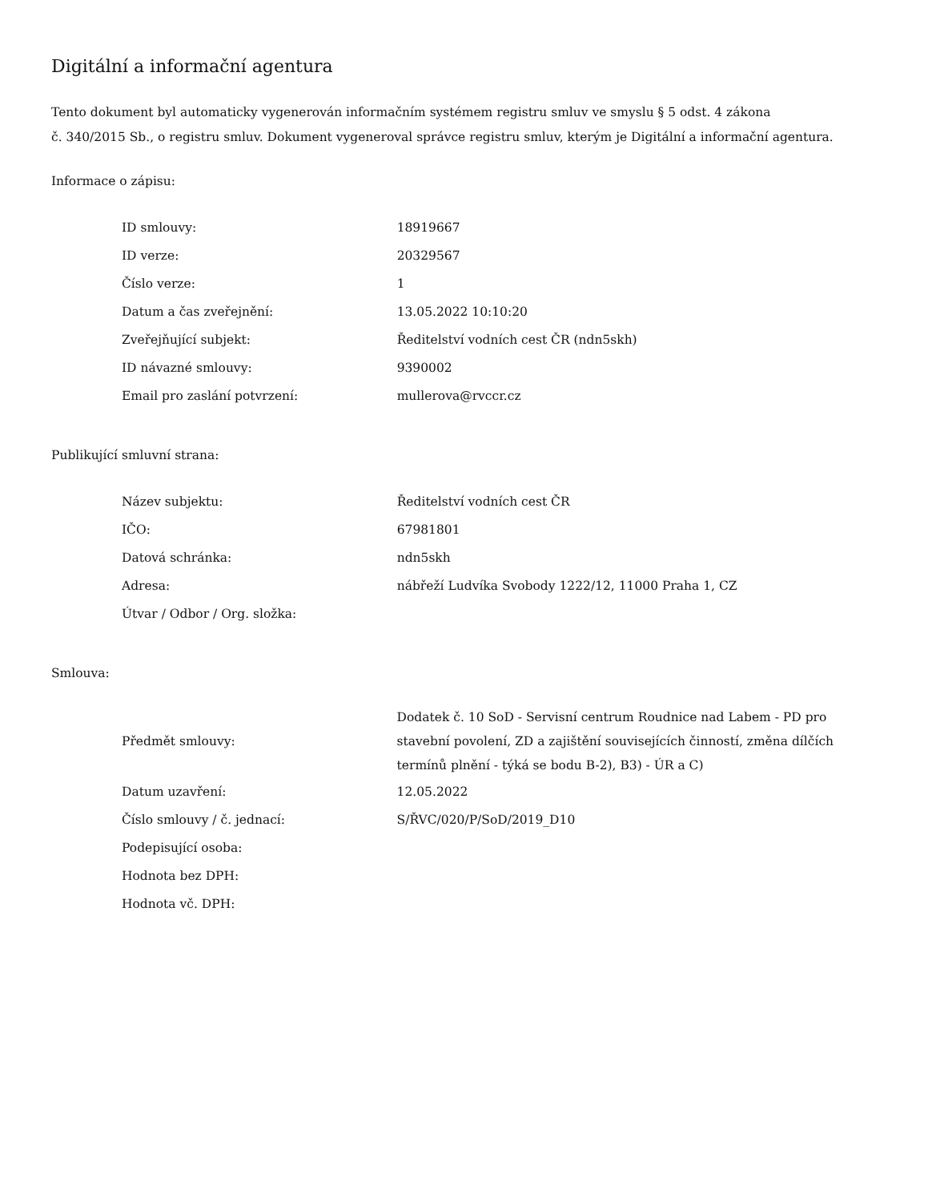Digitální a informační agentura
Tento dokument byl automaticky vygenerován informačním systémem registru smluv ve smyslu § 5 odst. 4 zákona
č. 340/2015 Sb., o registru smluv. Dokument vygeneroval správce registru smluv, kterým je Digitální a informační agentura.
Informace o zápisu:
| ID smlouvy: | 18919667 |
| ID verze: | 20329567 |
| Číslo verze: | 1 |
| Datum a čas zveřejnění: | 13.05.2022 10:10:20 |
| Zveřejňující subjekt: | Ředitelství vodních cest ČR (ndn5skh) |
| ID návazné smlouvy: | 9390002 |
| Email pro zaslání potvrzení: | mullerova@rvccr.cz |
Publikující smluvní strana:
| Název subjektu: | Ředitelství vodních cest ČR |
| IČO: | 67981801 |
| Datová schránka: | ndn5skh |
| Adresa: | nábřeží Ludvíka Svobody 1222/12, 11000 Praha 1, CZ |
| Útvar / Odbor / Org. složka: | |
Smlouva:
| Předmět smlouvy: | Dodatek č. 10 SoD - Servisní centrum Roudnice nad Labem - PD pro stavební povolení, ZD a zajištění souvisejících činností, změna dílčích termínů plnění - týká se bodu B-2), B3) - ÚR a C) |
| Datum uzavření: | 12.05.2022 |
| Číslo smlouvy / č. jednací: | S/ŘVC/020/P/SoD/2019_D10 |
| Podepisující osoba: | |
| Hodnota bez DPH: | |
| Hodnota vč. DPH: | |